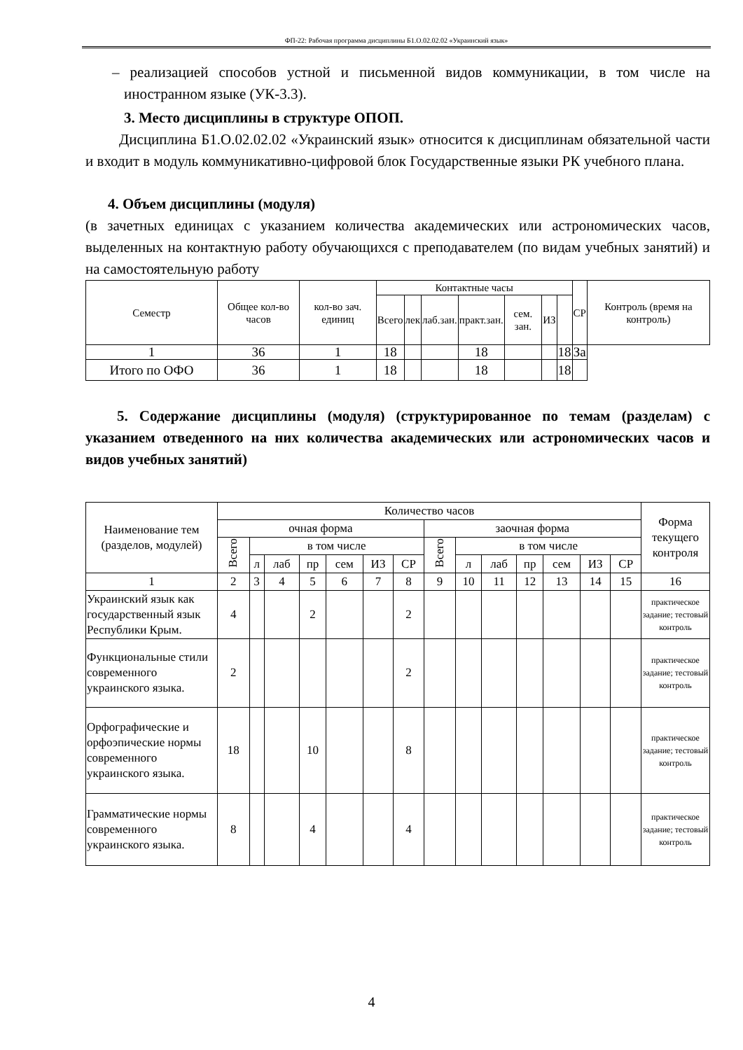ФП-22: Рабочая программа дисциплины Б1.О.02.02.02 «Украинский язык»
– реализацией способов устной и письменной видов коммуникации, в том числе на иностранном языке (УК-3.3).
3. Место дисциплины в структуре ОПОП.
Дисциплина Б1.О.02.02.02 «Украинский язык» относится к дисциплинам обязательной части и входит в модуль коммуникативно-цифровой блок Государственные языки РК учебного плана.
4. Объем дисциплины (модуля)
(в зачетных единицах с указанием количества академических или астрономических часов, выделенных на контактную работу обучающихся с преподавателем (по видам учебных занятий) и на самостоятельную работу
| Семестр | Общее кол-во часов | кол-во зач. единиц | Контактные часы | | | | | | | СР | Контроль (время на контроль) |
| --- | --- | --- | --- | --- | --- | --- | --- | --- | --- | --- | --- |
| | | | Всего | лек | лаб.зан. | практ.зан. | сем. зан. | ИЗ | | | |
| 1 | 36 | 1 | 18 | | | 18 | | | 18 | За | |
| Итого по ОФО | 36 | 1 | 18 | | | 18 | | | 18 | | |
5. Содержание дисциплины (модуля) (структурированное по темам (разделам) с указанием отведенного на них количества академических или астрономических часов и видов учебных занятий)
| Наименование тем (разделов, модулей) | Количество часов | | | | | | | | | | | | | | Форма текущего контроля |
| --- | --- | --- | --- | --- | --- | --- | --- | --- | --- | --- | --- | --- | --- | --- | --- |
| | очная форма | | | | | | | заочная форма | | | | | | | |
| | Всего | в том числе | | | | | | Всего | в том числе | | | | | | |
| | | л | лаб | пр | сем | ИЗ | СР | | л | лаб | пр | сем | ИЗ | СР | |
| 1 | 2 | 3 | 4 | 5 | 6 | 7 | 8 | 9 | 10 | 11 | 12 | 13 | 14 | 15 | 16 |
| Украинский язык как государственный язык Республики Крым. | 4 | | | 2 | | | 2 | | | | | | | | практическое задание; тестовый контроль |
| Функциональные стили современного украинского языка. | 2 | | | | | | 2 | | | | | | | | практическое задание; тестовый контроль |
| Орфографические и орфоэпические нормы современного украинского языка. | 18 | | | 10 | | | 8 | | | | | | | | практическое задание; тестовый контроль |
| Грамматические нормы современного украинского языка. | 8 | | | 4 | | | 4 | | | | | | | | практическое задание; тестовый контроль |
4